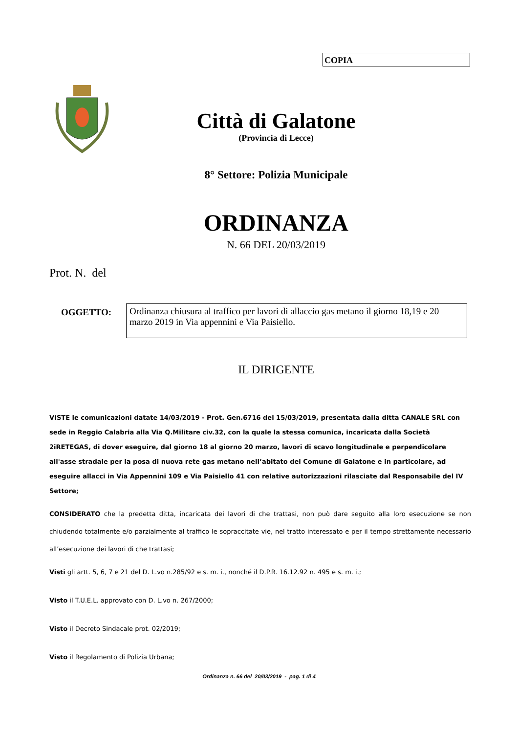COPIA
Città di Galatone
(Provincia di Lecce)
8° Settore: Polizia Municipale
ORDINANZA
N. 66 DEL 20/03/2019
Prot. N. del
OGGETTO:
Ordinanza chiusura al traffico per lavori di allaccio gas metano il giorno 18,19 e 20 marzo 2019 in Via appennini e Via Paisiello.
IL DIRIGENTE
VISTE le comunicazioni datate 14/03/2019 - Prot. Gen.6716 del 15/03/2019, presentata dalla ditta CANALE SRL con sede in Reggio Calabria alla Via Q.Militare civ.32, con la quale la stessa comunica, incaricata dalla Società 2iRETEGAS, di dover eseguire, dal giorno 18 al giorno 20 marzo, lavori di scavo longitudinale e perpendicolare all'asse stradale per la posa di nuova rete gas metano nell’abitato del Comune di Galatone e in particolare, ad eseguire allacci in Via Appennini 109 e Via Paisiello 41 con relative autorizzazioni rilasciate dal Responsabile del IV Settore;
CONSIDERATO che la predetta ditta, incaricata dei lavori di che trattasi, non può dare seguito alla loro esecuzione se non chiudendo totalmente e/o parzialmente al traffico le sopraccitate vie, nel tratto interessato e per il tempo strettamente necessario all’esecuzione dei lavori di che trattasi;
Visti gli artt. 5, 6, 7 e 21 del D. L.vo n.285/92 e s. m. i., nonché il D.P.R. 16.12.92 n. 495 e s. m. i.;
Visto il T.U.E.L. approvato con D. L.vo n. 267/2000;
Visto il Decreto Sindacale prot. 02/2019;
Visto il Regolamento di Polizia Urbana;
Ordinanza n. 66 del 20/03/2019 - pag. 1 di 4